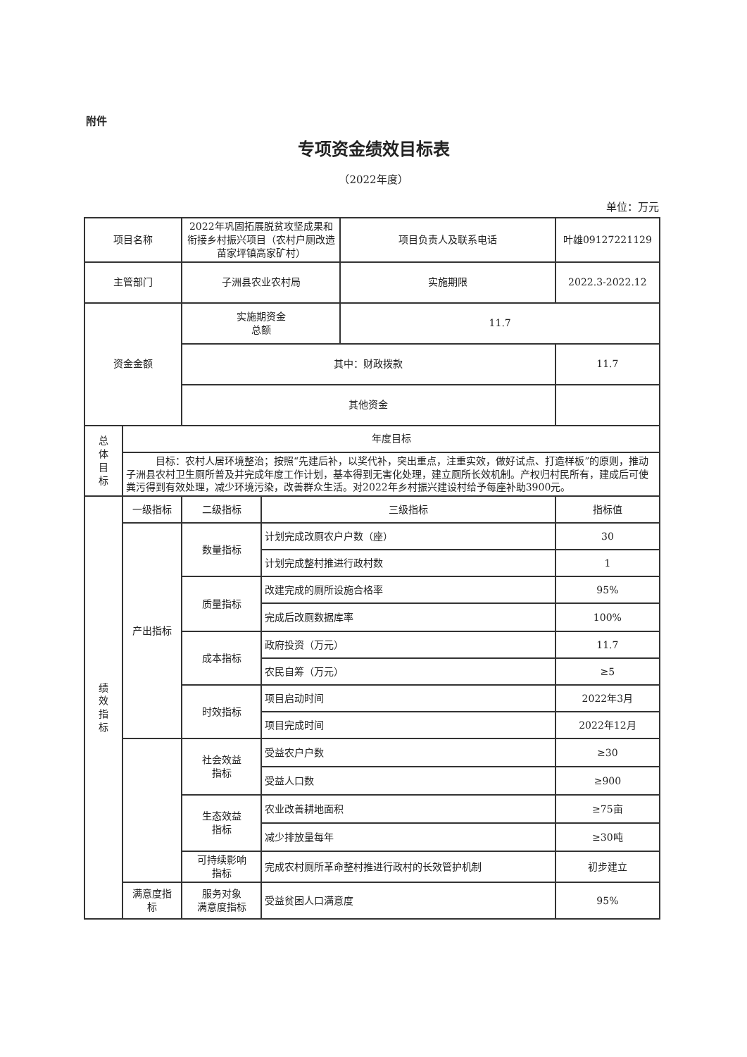附件
专项资金绩效目标表
（2022年度）
单位：万元
| 项目名称 | | 2022年巩固拓展脱贫攻坚成果和衔接乡村振兴项目（农村户厕改造苗家坪镇高家矿村） | | 项目负责人及联系电话 | 叶雄09127221129 |
| 主管部门 | | 子洲县农业农村局 | | 实施期限 | 2022.3-2022.12 |
| 资金金额 | | 实施期资金 总额 | | 11.7 | |
| | | 其中：财政拨款 | | | 11.7 |
| | | 其他资金 | | | |
| 总 体 目 标 | 年度目标 | | | | |
| | 目标：农村人居环境整治；按照“先建后补，以奖代补，突出重点，注重实效，做好试点、打造样板”的原则，推动子洲县农村卫生厕所普及并完成年度工作计划，基本得到无害化处理，建立厕所长效机制。产权归村民所有，建成后可使粪污得到有效处理，减少环境污染，改善群众生活。对2022年乡村振兴建设村给予每座补助3900元。 | | | | |
| 绩 效 指 标 | 一级指标 | 二级指标 | 三级指标 | | 指标值 |
| | 产出指标 | 数量指标 | 计划完成改厕农户户数（座） | | 30 |
| | | | 计划完成整村推进行政村数 | | 1 |
| | | 质量指标 | 改建完成的厕所设施合格率 | | 95% |
| | | | 完成后改厕数据库率 | | 100% |
| | | 成本指标 | 政府投资（万元） | | 11.7 |
| | | | 农民自筹（万元） | | ≥5 |
| | | 时效指标 | 项目启动时间 | | 2022年3月 |
| | | | 项目完成时间 | | 2022年12月 |
| | | 社会效益 指标 | 受益农户户数 | | ≥30 |
| | | | 受益人口数 | | ≥900 |
| | | 生态效益 指标 | 农业改善耕地面积 | | ≥75亩 |
| | | | 减少排放量每年 | | ≥30吨 |
| | | 可持续影响 指标 | 完成农村厕所革命整村推进行政村的长效管护机制 | | 初步建立 |
| | 满意度指 标 | 服务对象 满意度指标 | 受益贫困人口满意度 | | 95% |